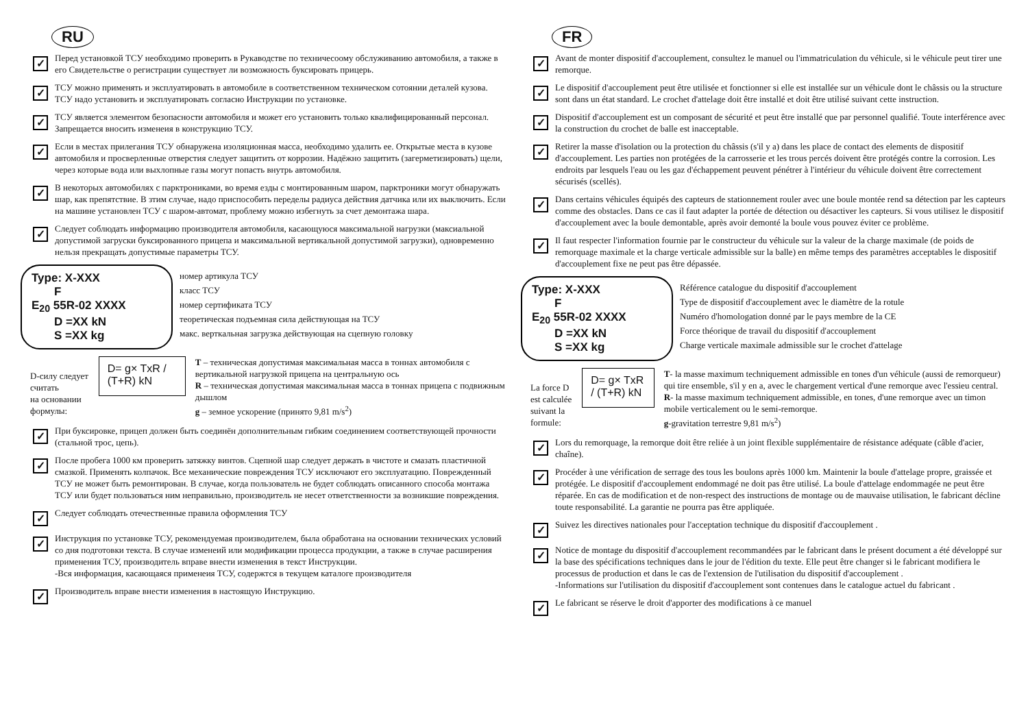RU
✓
Перед установкой ТСУ необходимо проверить в Рукаводстве по техничесоому обслуживанию автомобиля, а также в его Свидетельстве о регистрации существует ли возможность буксировать прицерь.
✓
ТСУ можно применять и эксплуатировать в автомобиле в соответственном техническом сотоянии деталей кузова. ТСУ надо установить и эксплуатировать согласно Инструкции по установке.
✓
ТСУ является элементом безопасности автомобиля и может его установить только квалифицированный персонал. Запрещается вносить изменеия в конструкцию ТСУ.
✓
Если в местах прилегания ТСУ обнаружена изоляционная масса, необходимо удалить ее. Открытые места в кузове автомобиля и просверленные отверстия следует защитить от коррозии. Надёжно защитить (загерметизировать) щели, через которые вода или выхлопные газы могут попасть внутрь автомобиля.
✓
В некоторых автомобилях с парктрониками, во время езды с монтированным шаром, парктроники могут обнаружать шар, как препятствие. В зтим случае, надо приспособить переделы радиуса действия датчика или их выключить. Если на машине установлен ТСУ с шаром-автомат, проблему можно избегнуть за счет демонтажа шара.
✓
Следует соблюдать информацию производителя автомобиля, касающуюся максимальной нагрузки (максиальной допустимой загруски буксированного прицепа и максимальной вертикальной допустимой загрузки), одновременно нельзя прекращать допустимые параметры ТСУ.
Type: X-XXX
F
E<sub>20</sub> 55R-02 XXXX
D =XX kN
S =XX kg
номер артикула ТСУ
класс ТСУ
номер сертификата ТСУ
теоретическая подъемная сила действующая на ТСУ
макс. верткальная загрузка действующая на сцепную головку
D-силу следует считать
на основании формулы:
D= g× TxR / (T+R) kN
T – техническая допустимая максимальная масса в тоннах автомобиля с вертикальной нагрузкой прицепа на центральную ось
R – техническая допустимая максимальная масса в тоннах прицепа с подвижным дышлом
g – земное ускорение (принято 9,81 m/s<sup>2</sup>)
✓
При буксировке, прицеп должен быть соединён дополнительным гибким соединением соответствующей прочности (стальной трос, цепь).
✓
После пробега 1000 км проверить затяжку винтов. Сцепной шар следует держать в чистоте и смазать пластичной смазкой. Применять колпачок. Все механические повреждения ТСУ исключают его эксплуатацию. Поврежденный ТСУ не может быть ремонтирован. В случае, когда пользователь не будет соблюдать описанного способа монтажа ТСУ или будет пользоваться ним неправильно, производитель не несет ответственности за возникшие повреждения.
✓
Следует соблюдать отечественные правила оформления ТСУ
✓
Инструкция по установке ТСУ, рекомендуемая производителем, была обработана на основании технических условий со дня подготовки текста. В случае изменеий или модификации процесса продукции, а также в случае расширения применения ТСУ, производитель вправе внести изменения в текст Инструкции.
-Вся информация, касающаяся применеия ТСУ, содержтся в текущем каталоге производителя
✓
Производитель вправе внести изменения в настоящую Инструкцию.
FR
✓
Avant de monter dispositif d'accouplement, consultez le manuel ou l'immatriculation du véhicule, si le véhicule peut tirer une remorque.
✓
Le dispositif d'accouplement peut être utilisée et fonctionner si elle est installée sur un véhicule dont le châssis ou la structure sont dans un état standard. Le crochet d'attelage doit être installé et doit être utilisé suivant cette instruction.
✓
Dispositif d'accouplement est un composant de sécurité et peut être installé que par personnel qualifié. Toute interférence avec la construction du crochet de balle est inacceptable.
✓
Retirer la masse d'isolation ou la protection du châssis (s'il y a) dans les place de contact des elements de dispositif d'accouplement. Les parties non protégées de la carrosserie et les trous percés doivent être protégés contre la corrosion. Les endroits par lesquels l'eau ou les gaz d'échappement peuvent pénétrer à l'intérieur du véhicule doivent être correctement sécurisés (scellés).
✓
Dans certains véhicules équipés des capteurs de stationnement rouler avec une boule montée rend sa détection par les capteurs comme des obstacles. Dans ce cas il faut adapter la portée de détection ou désactiver les capteurs. Si vous utilisez le dispositif d'accouplement avec la boule demontable, après avoir demonté la boule vous pouvez éviter ce problème.
✓
Il faut respecter l'information fournie par le constructeur du véhicule sur la valeur de la charge maximale (de poids de remorquage maximale et la charge verticale admissible sur la balle) en même temps des paramètres acceptables le dispositif d'accouplement fixe ne peut pas être dépassée.
Type: X-XXX
F
E<sub>20</sub> 55R-02 XXXX
D =XX kN
S =XX kg
Référence catalogue du dispositif d'accouplement
Type de dispositif d'accouplement avec le diamètre de la rotule
Numéro d'homologation donné par le pays membre de la CE
Force théorique de travail du dispositif d'accouplement
Charge verticale maximale admissible sur le crochet d'attelage
La force D est calculée
suivant la formule:
D= g× TxR / (T+R) kN
T- la masse maximum techniquement admissible en tones d'un véhicule (aussi de remorqueur) qui tire ensemble, s'il y en a, avec le chargement vertical d'une remorque avec l'essieu central.
R- la masse maximum techniquement admissible, en tones, d'une remorque avec un timon mobile verticalement ou le semi-remorque.
g-gravitation terrestre 9,81 m/s<sup>2</sup>)
✓
Lors du remorquage, la remorque doit être reliée à un joint flexible supplémentaire de résistance adéquate (câble d'acier, chaîne).
✓
Procéder à une vérification de serrage des tous les boulons après 1000 km. Maintenir la boule d'attelage propre, graissée et protégée. Le dispositif d'accouplement endommagé ne doit pas être utilisé. La boule d'attelage endommagée ne peut être réparée. En cas de modification et de non-respect des instructions de montage ou de mauvaise utilisation, le fabricant décline toute responsabilité. La garantie ne pourra pas être appliquée.
✓
Suivez les directives nationales pour l'acceptation technique du dispositif d'accouplement .
✓
Notice de montage du dispositif d'accouplement recommandées par le fabricant dans le présent document a été développé sur la base des spécifications techniques dans le jour de l'édition du texte. Elle peut être changer si le fabricant modifiera le processus de production et dans le cas de l'extension de l'utilisation du dispositif d'accouplement .
-Informations sur l'utilisation du dispositif d'accouplement sont contenues dans le catalogue actuel du fabricant .
✓
Le fabricant se réserve le droit d'apporter des modifications à ce manuel